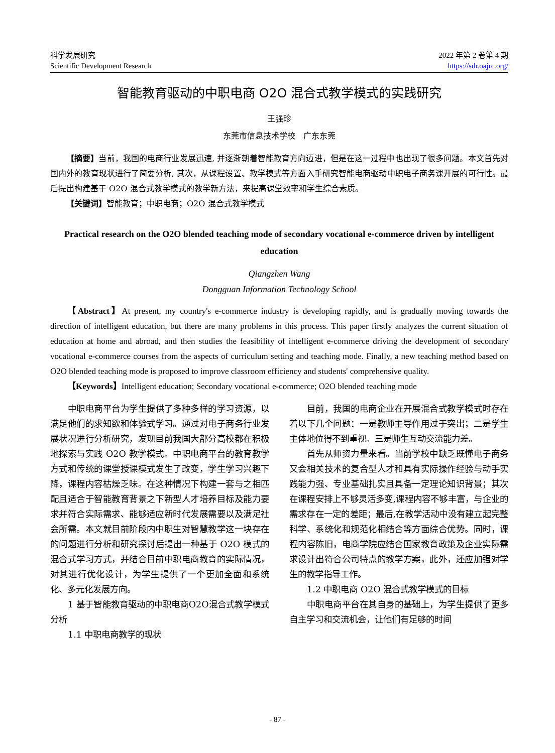科学发展研究
Scientific Development Research
2022 年第 2 卷第 4 期
https://sdr.oajrc.org/
智能教育驱动的中职电商 O2O 混合式教学模式的实践研究
王强珍
东莞市信息技术学校　广东东莞
【摘要】当前，我国的电商行业发展迅速, 并逐渐朝着智能教育方向迈进，但是在这一过程中也出现了很多问题。本文首先对国内外的教育现状进行了简要分析, 其次，从课程设置、教学模式等方面入手研究智能电商驱动中职电子商务课开展的可行性。最后提出构建基于 O2O 混合式教学模式的教学新方法，来提高课堂效率和学生综合素质。
【关键词】智能教育；中职电商；O2O 混合式教学模式
Practical research on the O2O blended teaching mode of secondary vocational e-commerce driven by intelligent education
Qiangzhen Wang
Dongguan Information Technology School
【Abstract】At present, my country's e-commerce industry is developing rapidly, and is gradually moving towards the direction of intelligent education, but there are many problems in this process. This paper firstly analyzes the current situation of education at home and abroad, and then studies the feasibility of intelligent e-commerce driving the development of secondary vocational e-commerce courses from the aspects of curriculum setting and teaching mode. Finally, a new teaching method based on O2O blended teaching mode is proposed to improve classroom efficiency and students' comprehensive quality.
【Keywords】Intelligent education; Secondary vocational e-commerce; O2O blended teaching mode
中职电商平台为学生提供了多种多样的学习资源，以满足他们的求知欲和体验式学习。通过对电子商务行业发展状况进行分析研究，发现目前我国大部分高校都在积极地探索与实践 O2O 教学模式。中职电商平台的教育教学方式和传统的课堂授课模式发生了改变，学生学习兴趣下降，课程内容枯燥乏味。在这种情况下构建一套与之相匹配且适合于智能教育背景之下新型人才培养目标及能力要求并符合实际需求、能够适应新时代发展需要以及满足社会所需。本文就目前阶段内中职生对智慧教学这一块存在的问题进行分析和研究探讨后提出一种基于 O2O 模式的混合式学习方式，并结合目前中职电商教育的实际情况，对其进行优化设计，为学生提供了一个更加全面和系统化、多元化发展方向。
1 基于智能教育驱动的中职电商O2O混合式教学模式分析
1.1 中职电商教学的现状
目前，我国的电商企业在开展混合式教学模式时存在着以下几个问题：一是教师主导作用过于突出；二是学生主体地位得不到重视。三是师生互动交流能力差。
首先从师资力量来看。当前学校中缺乏既懂电子商务又会相关技术的复合型人才和具有实际操作经验与动手实践能力强、专业基础扎实且具备一定理论知识背景；其次在课程安排上不够灵活多变,课程内容不够丰富，与企业的需求存在一定的差距；最后,在教学活动中没有建立起完整科学、系统化和规范化相结合等方面综合优势。同时，课程内容陈旧，电商学院应结合国家教育政策及企业实际需求设计出符合公司特点的教学方案，此外，还应加强对学生的教学指导工作。
1.2 中职电商 O2O 混合式教学模式的目标
中职电商平台在其自身的基础上，为学生提供了更多自主学习和交流机会，让他们有足够的时间
- 87 -